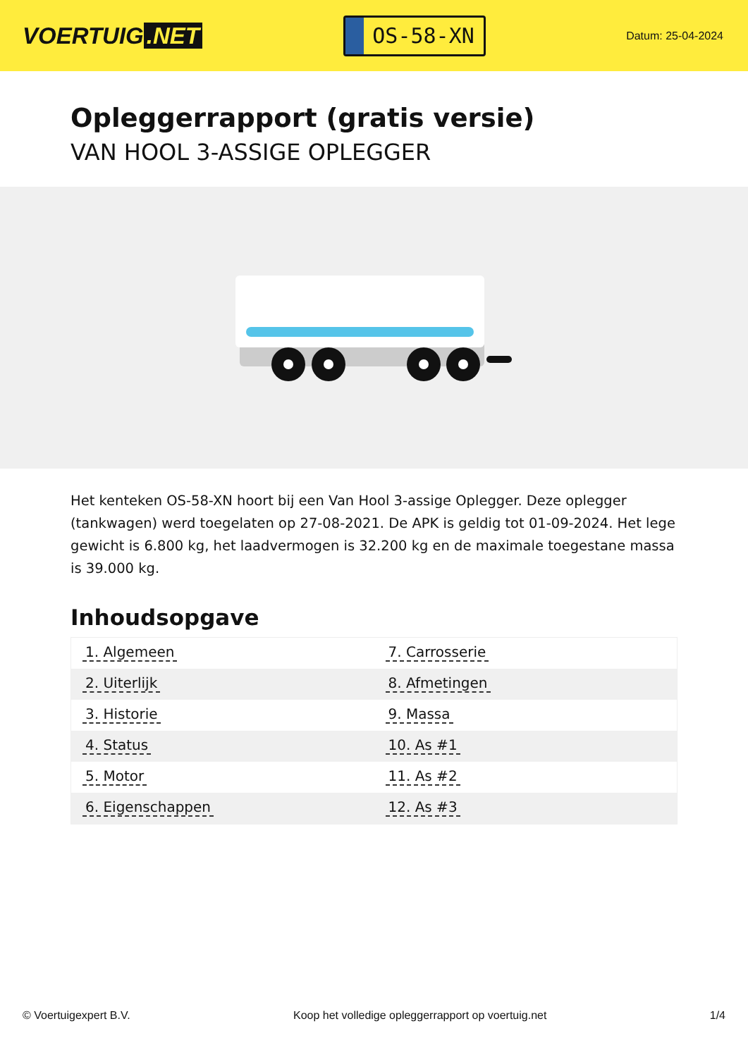VOERTUIG.NET
OS-58-XN
Datum: 25-04-2024
Opleggerrapport (gratis versie)
VAN HOOL 3-ASSIGE OPLEGGER
Het kenteken OS-58-XN hoort bij een Van Hool 3-assige Oplegger. Deze oplegger (tankwagen) werd toegelaten op 27-08-2021. De APK is geldig tot 01-09-2024. Het lege gewicht is 6.800 kg, het laadvermogen is 32.200 kg en de maximale toegestane massa is 39.000 kg.
Inhoudsopgave
| 1. Algemeen | 7. Carrosserie |
| 2. Uiterlijk | 8. Afmetingen |
| 3. Historie | 9. Massa |
| 4. Status | 10. As #1 |
| 5. Motor | 11. As #2 |
| 6. Eigenschappen | 12. As #3 |
© Voertuigexpert B.V. Koop het volledige opleggerrapport op voertuig.net 1/4